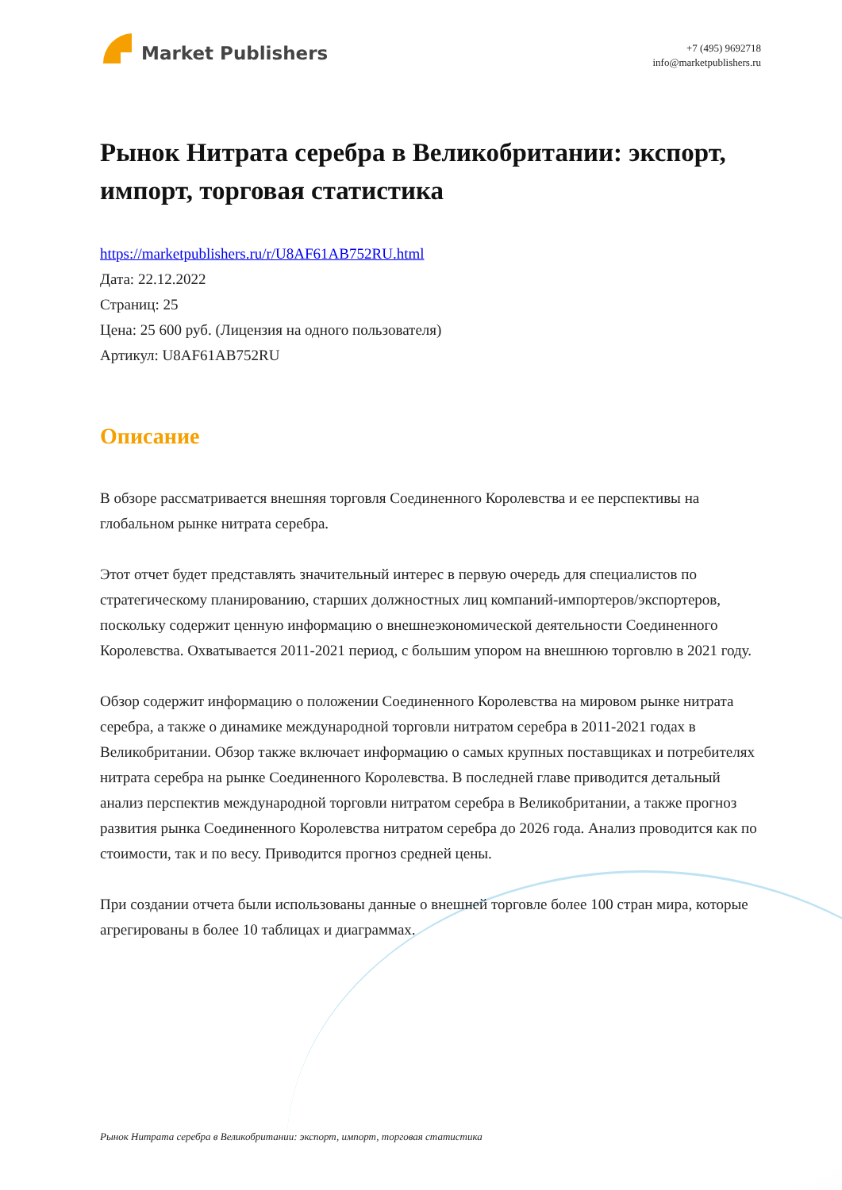Market Publishers
+7 (495) 9692718
info@marketpublishers.ru
Рынок Нитрата серебра в Великобритании: экспорт, импорт, торговая статистика
https://marketpublishers.ru/r/U8AF61AB752RU.html
Дата: 22.12.2022
Страниц: 25
Цена: 25 600 руб. (Лицензия на одного пользователя)
Артикул: U8AF61AB752RU
Описание
В обзоре рассматривается внешняя торговля Соединенного Королевства и ее перспективы на глобальном рынке нитрата серебра.
Этот отчет будет представлять значительный интерес в первую очередь для специалистов по стратегическому планированию, старших должностных лиц компаний-импортеров/экспортеров, поскольку содержит ценную информацию о внешнеэкономической деятельности Соединенного Королевства. Охватывается 2011-2021 период, с большим упором на внешнюю торговлю в 2021 году.
Обзор содержит информацию о положении Соединенного Королевства на мировом рынке нитрата серебра, а также о динамике международной торговли нитратом серебра в 2011-2021 годах в Великобритании. Обзор также включает информацию о самых крупных поставщиках и потребителях нитрата серебра на рынке Соединенного Королевства. В последней главе приводится детальный анализ перспектив международной торговли нитратом серебра в Великобритании, а также прогноз развития рынка Соединенного Королевства нитратом серебра до 2026 года. Анализ проводится как по стоимости, так и по весу. Приводится прогноз средней цены.
При создании отчета были использованы данные о внешней торговле более 100 стран мира, которые агрегированы в более 10 таблицах и диаграммах.
Рынок Нитрата серебра в Великобритании: экспорт, импорт, торговая статистика